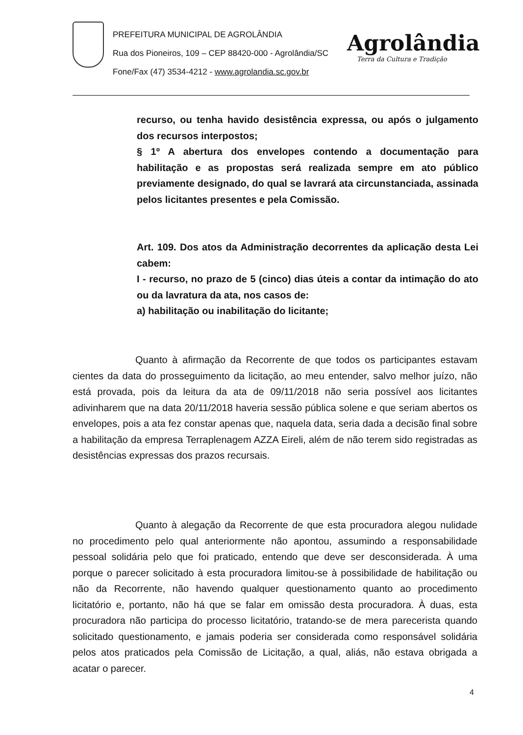PREFEITURA MUNICIPAL DE AGROLÂNDIA
Rua dos Pioneiros, 109 – CEP 88420-000 - Agrolândia/SC
Fone/Fax (47) 3534-4212 - www.agrolandia.sc.gov.br
Agrolândia
Terra da Cultura e Tradição
recurso, ou tenha havido desistência expressa, ou após o julgamento dos recursos interpostos;
§ 1º A abertura dos envelopes contendo a documentação para habilitação e as propostas será realizada sempre em ato público previamente designado, do qual se lavrará ata circunstanciada, assinada pelos licitantes presentes e pela Comissão.
Art. 109. Dos atos da Administração decorrentes da aplicação desta Lei cabem:
I - recurso, no prazo de 5 (cinco) dias úteis a contar da intimação do ato ou da lavratura da ata, nos casos de:
a) habilitação ou inabilitação do licitante;
Quanto à afirmação da Recorrente de que todos os participantes estavam cientes da data do prosseguimento da licitação, ao meu entender, salvo melhor juízo, não está provada, pois da leitura da ata de 09/11/2018 não seria possível aos licitantes adivinharem que na data 20/11/2018 haveria sessão pública solene e que seriam abertos os envelopes, pois a ata fez constar apenas que, naquela data, seria dada a decisão final sobre a habilitação da empresa Terraplenagem AZZA Eireli, além de não terem sido registradas as desistências expressas dos prazos recursais.
Quanto à alegação da Recorrente de que esta procuradora alegou nulidade no procedimento pelo qual anteriormente não apontou, assumindo a responsabilidade pessoal solidária pelo que foi praticado, entendo que deve ser desconsiderada. À uma porque o parecer solicitado à esta procuradora limitou-se à possibilidade de habilitação ou não da Recorrente, não havendo qualquer questionamento quanto ao procedimento licitatório e, portanto, não há que se falar em omissão desta procuradora. À duas, esta procuradora não participa do processo licitatório, tratando-se de mera parecerista quando solicitado questionamento, e jamais poderia ser considerada como responsável solidária pelos atos praticados pela Comissão de Licitação, a qual, aliás, não estava obrigada a acatar o parecer.
4